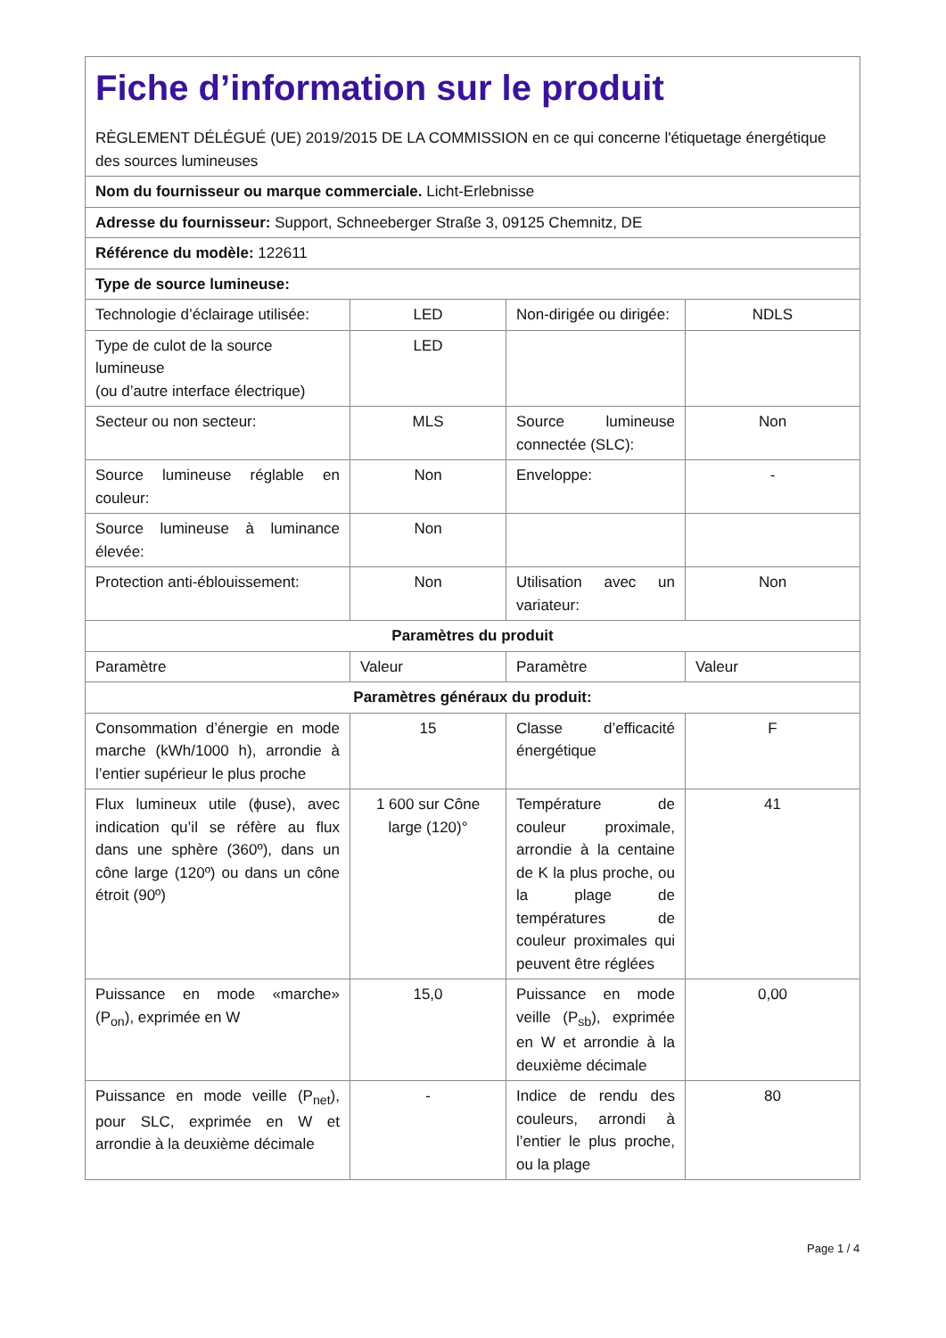| Fiche d’information sur le produit RÈGLEMENT DÉLÉGUÉ (UE) 2019/2015 DE LA COMMISSION en ce qui concerne l'étiquetage énergétique des sources lumineuses | | | |
| Nom du fournisseur ou marque commerciale. Licht-Erlebnisse | | | |
| Adresse du fournisseur: Support, Schneeberger Straße 3, 09125 Chemnitz, DE | | | |
| Référence du modèle: 122611 | | | |
| Type de source lumineuse: | | | |
| Technologie d’éclairage utilisée: | LED | Non-dirigée ou dirigée: | NDLS |
| Type de culot de la source lumineuse (ou d’autre interface électrique) | LED | | |
| Secteur ou non secteur: | MLS | Source lumineuse connectée (SLC): | Non |
| Source lumineuse réglable en couleur: | Non | Enveloppe: | - |
| Source lumineuse à luminance élevée: | Non | | |
| Protection anti-éblouissement: | Non | Utilisation avec un variateur: | Non |
| Paramètres du produit | | | |
| Paramètre | Valeur | Paramètre | Valeur |
| Paramètres généraux du produit: | | | |
| Consommation d’énergie en mode marche (kWh/1000 h), arrondie à l’entier supérieur le plus proche | 15 | Classe d’efficacité énergétique | F |
| Flux lumineux utile (ϕuse), avec indication qu’il se réfère au flux dans une sphère (360º), dans un cône large (120º) ou dans un cône étroit (90º) | 1 600 sur Cône large (120)° | Température de couleur proximale, arrondie à la centaine de K la plus proche, ou la plage de températures de couleur proximales qui peuvent être réglées | 41 |
| Puissance en mode «marche» (P<sub>on</sub>), exprimée en W | 15,0 | Puissance en mode veille (P<sub>sb</sub>), exprimée en W et arrondie à la deuxième décimale | 0,00 |
| Puissance en mode veille (P<sub>net</sub>), pour SLC, exprimée en W et arrondie à la deuxième décimale | - | Indice de rendu des couleurs, arrondi à l’entier le plus proche, ou la plage | 80 |
Page 1 / 4